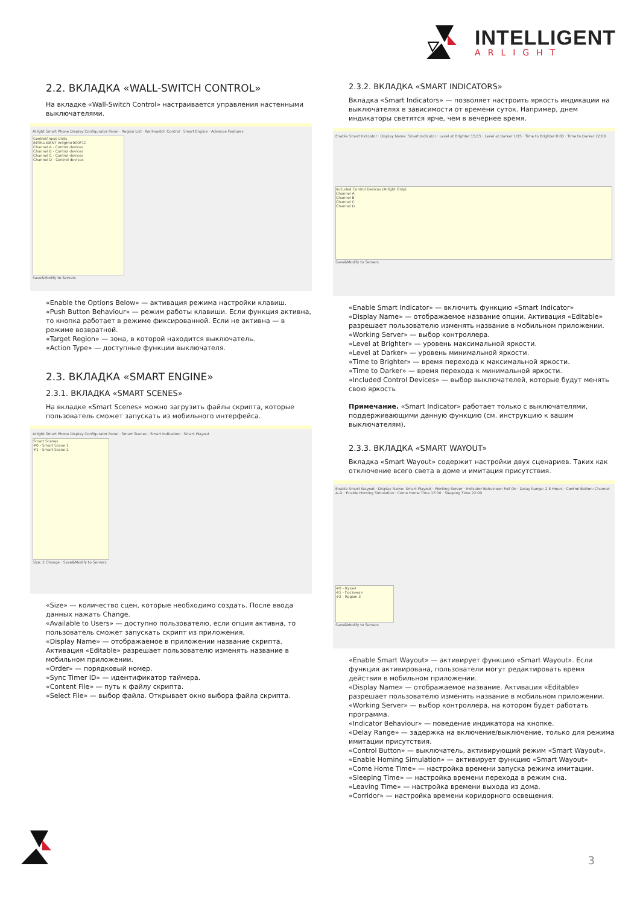INTELLIGENT
ARLIGHT
2.2. ВКЛАДКА «WALL-SWITCH CONTROL»
На вкладке «Wall-Switch Control» настраивается управления настенными выключателями.
Arlight Smart Phone Display Configurator Panel · Region List · Wall-switch Control · Smart Engine · Advance Features
Control/Input Units
INTELLIGENT Arlight#900F1C
Channel A - Control devices
Channel B - Control devices
Channel C - Control devices
Channel D - Control devices
Save&Modify to Servers
«Enable the Options Below» — активация режима настройки клавиш.
«Push Button Behaviour» — режим работы клавиши. Если функция активна, то кнопка работает в режиме фиксированной. Если не активна — в режиме возвратной.
«Target Region» — зона, в которой находится выключатель.
«Action Type» — доступные функции выключателя.
2.3. ВКЛАДКА «SMART ENGINE»
2.3.1. ВКЛАДКА «SMART SCENES»
На вкладке «Smart Scenes» можно загрузить файлы скрипта, которые пользователь сможет запускать из мобильного интерфейса.
Arlight Smart Phone Display Configurator Panel · Smart Scenes · Smart Indicators · Smart Wayout
Smart Scenes
#0 - Smart Scene 1
#1 - Smart Scene 2
Size: 2 Change · Save&Modify to Servers
«Size» — количество сцен, которые необходимо создать. После ввода данных нажать Change.
«Available to Users» — доступно пользователю, если опция активна, то пользователь сможет запускать скрипт из приложения.
«Display Name» — отображаемое в приложении название скрипта. Активация «Editable» разрешает пользователю изменять название в мобильном приложении.
«Order» — порядковый номер.
«Sync Timer ID» — идентификатор таймера.
«Content File» — путь к файлу скрипта.
«Select File» — выбор файла. Открывает окно выбора файла скрипта.
2.3.2. ВКЛАДКА «SMART INDICATORS»
Вкладка «Smart Indicators» — позволяет настроить яркость индикации на выключателях в зависимости от времени суток. Например, днем индикаторы светятся ярче, чем в вечернее время.
Enable Smart Indicator · Display Name: Smart Indicator · Level at Brighter 15/15 · Level at Darker 1/15 · Time to Brighter 8:00 · Time to Darker 22:00
Included Control Devices (Arlight Only)
Channel A
Channel B
Channel C
Channel D
Save&Modify to Servers
«Enable Smart Indicator» — включить функцию «Smart Indicator»
«Display Name» — отображаемое название опции. Активация «Editable» разрешает пользователю изменять название в мобильном приложении.
«Working Server» — выбор контроллера.
«Level at Brighter» — уровень максимальной яркости.
«Level at Darker» — уровень минимальной яркости.
«Time to Brighter» — время перехода к максимальной яркости.
«Time to Darker» — время перехода к минимальной яркости.
«Included Control Devices» — выбор выключателей, которые будут менять свою яркость
Примечание. «Smart Indicator» работает только с выключателями, поддерживающими данную функцию (см. инструкцию к вашим выключателям).
2.3.3. ВКЛАДКА «SMART WAYOUT»
Вкладка «Smart Wayout» содержит настройки двух сценариев. Таких как отключение всего света в доме и имитация присутствия.
Enable Smart Wayout · Display Name: Smart Wayout · Working Server · Indicator Behaviour: Full On · Delay Range: 2.5 Hours · Control Button: Channel A–D · Enable Homing Simulation · Come Home Time 17:00 · Sleeping Time 22:00
#0 - Кухня
#1 - Гостиная
#2 - Region 3
Save&Modify to Servers
«Enable Smart Wayout» — активирует функцию «Smart Wayout». Если функция активирована, пользователи могут редактировать время действия в мобильном приложении.
«Display Name» — отображаемое название. Активация «Editable» разрешает пользователю изменять название в мобильном приложении.
«Working Server» — выбор контроллера, на котором будет работать программа.
«Indicator Behaviour» — поведение индикатора на кнопке.
«Delay Range» — задержка на включение/выключение, только для режима имитации присутствия.
«Control Button» — выключатель, активирующий режим «Smart Wayout».
«Enable Homing Simulation» — активирует функцию «Smart Wayout»
«Come Home Time» — настройка времени запуска режима имитации.
«Sleeping Time» — настройка времени перехода в режим сна.
«Leaving Time» — настройка времени выхода из дома.
«Corridor» — настройка времени коридорного освещения.
3